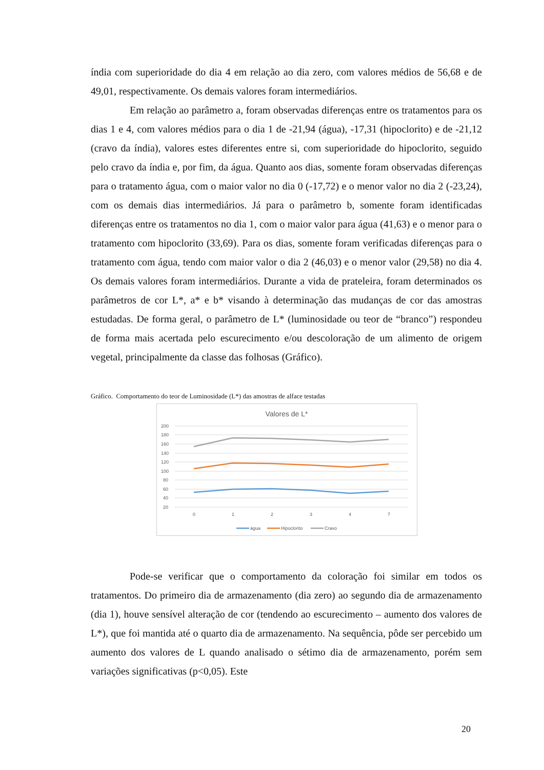índia com superioridade do dia 4 em relação ao dia zero, com valores médios de 56,68 e de 49,01, respectivamente. Os demais valores foram intermediários.
Em relação ao parâmetro a, foram observadas diferenças entre os tratamentos para os dias 1 e 4, com valores médios para o dia 1 de -21,94 (água), -17,31 (hipoclorito) e de -21,12 (cravo da índia), valores estes diferentes entre si, com superioridade do hipoclorito, seguido pelo cravo da índia e, por fim, da água. Quanto aos dias, somente foram observadas diferenças para o tratamento água, com o maior valor no dia 0 (-17,72) e o menor valor no dia 2 (-23,24), com os demais dias intermediários. Já para o parâmetro b, somente foram identificadas diferenças entre os tratamentos no dia 1, com o maior valor para água (41,63) e o menor para o tratamento com hipoclorito (33,69). Para os dias, somente foram verificadas diferenças para o tratamento com água, tendo com maior valor o dia 2 (46,03) e o menor valor (29,58) no dia 4. Os demais valores foram intermediários. Durante a vida de prateleira, foram determinados os parâmetros de cor L*, a* e b* visando à determinação das mudanças de cor das amostras estudadas. De forma geral, o parâmetro de L* (luminosidade ou teor de “branco”) respondeu de forma mais acertada pelo escurecimento e/ou descoloração de um alimento de origem vegetal, principalmente da classe das folhosas (Gráfico).
Gráfico. Comportamento do teor de Luminosidade (L*) das amostras de alface testadas
Valores de L*
200
180
160
140
120
100
80
60
40
20
0
1
2
3
4
7
água
Hipoclorito
Cravo
Pode-se verificar que o comportamento da coloração foi similar em todos os tratamentos. Do primeiro dia de armazenamento (dia zero) ao segundo dia de armazenamento (dia 1), houve sensível alteração de cor (tendendo ao escurecimento – aumento dos valores de L*), que foi mantida até o quarto dia de armazenamento. Na sequência, pôde ser percebido um aumento dos valores de L quando analisado o sétimo dia de armazenamento, porém sem variações significativas (p<0,05). Este
20